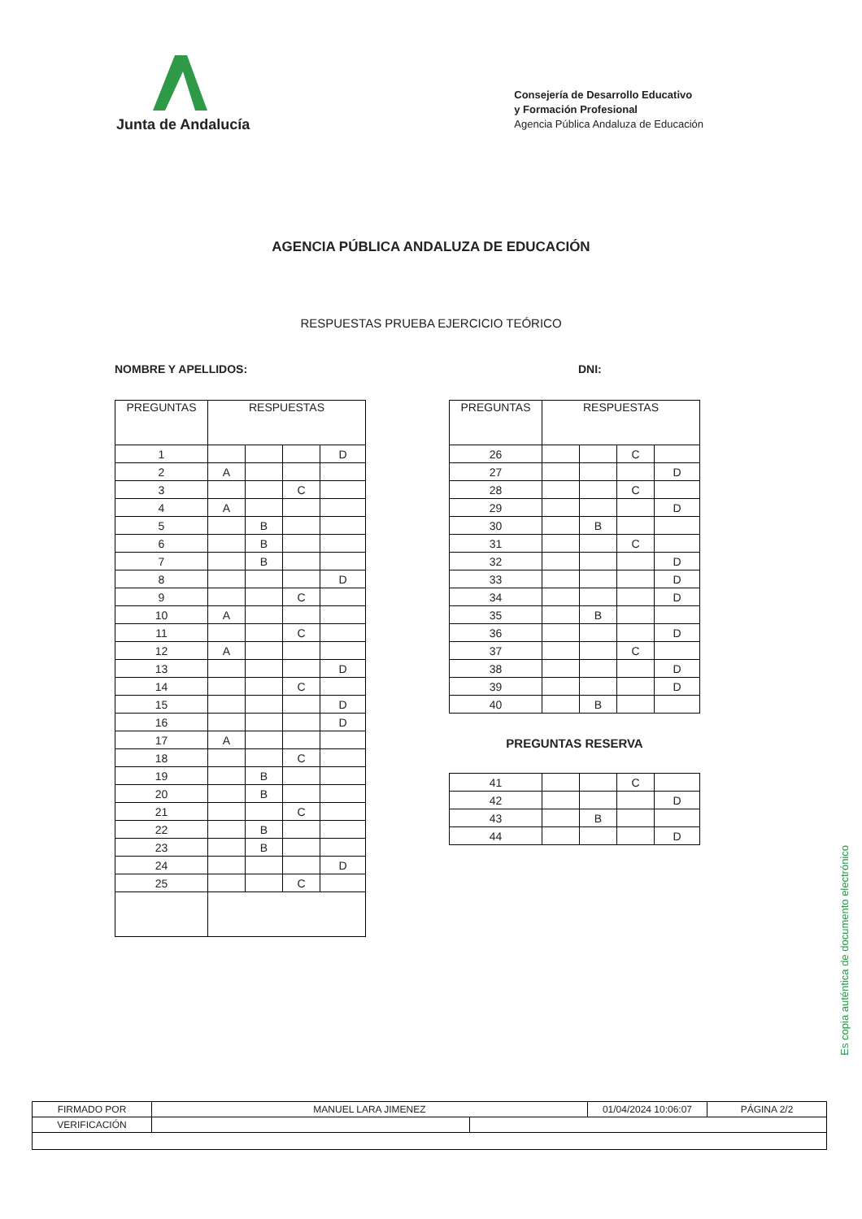Junta de Andalucía
Consejería de Desarrollo Educativo
y Formación Profesional
Agencia Pública Andaluza de Educación
AGENCIA PÚBLICA ANDALUZA DE EDUCACIÓN
RESPUESTAS PRUEBA EJERCICIO TEÓRICO
NOMBRE Y APELLIDOS: DNI:
| PREGUNTAS | RESPUESTAS | | | |
| --- | --- | --- | --- | --- |
| 1 | | | | D |
| 2 | A | | | |
| 3 | | | C | |
| 4 | A | | | |
| 5 | | B | | |
| 6 | | B | | |
| 7 | | B | | |
| 8 | | | | D |
| 9 | | | C | |
| 10 | A | | | |
| 11 | | | C | |
| 12 | A | | | |
| 13 | | | | D |
| 14 | | | C | |
| 15 | | | | D |
| 16 | | | | D |
| 17 | A | | | |
| 18 | | | C | |
| 19 | | B | | |
| 20 | | B | | |
| 21 | | | C | |
| 22 | | B | | |
| 23 | | B | | |
| 24 | | | | D |
| 25 | | | C | |
| PREGUNTAS | RESPUESTAS | | | |
| --- | --- | --- | --- | --- |
| 26 | | | C | |
| 27 | | | | D |
| 28 | | | C | |
| 29 | | | | D |
| 30 | | B | | |
| 31 | | | C | |
| 32 | | | | D |
| 33 | | | | D |
| 34 | | | | D |
| 35 | | B | | |
| 36 | | | | D |
| 37 | | | C | |
| 38 | | | | D |
| 39 | | | | D |
| 40 | | B | | |
PREGUNTAS RESERVA
| 41 | | | C | |
| 42 | | | | D |
| 43 | | B | | |
| 44 | | | | D |
Es copia auténtica de documento electrónico
| FIRMADO POR | MANUEL LARA JIMENEZ | | 01/04/2024 10:06:07 | PÁGINA 2/2 |
| VERIFICACIÓN | | | | |